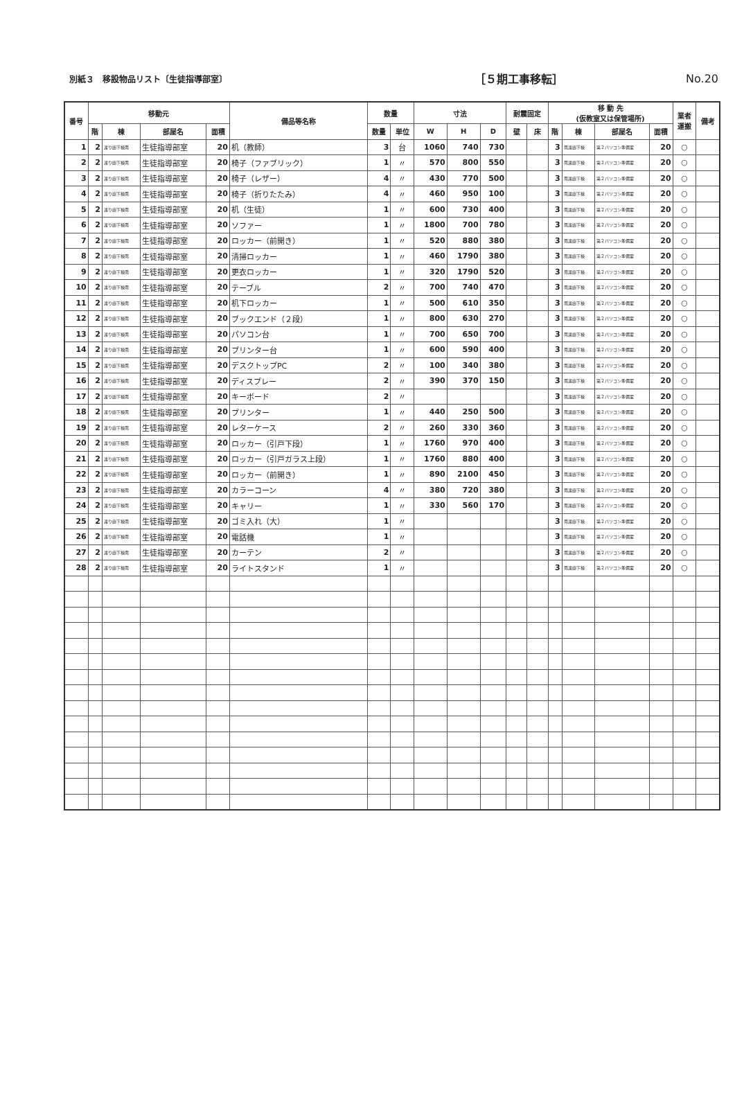別紙３　移設物品リスト〔生徒指導部室〕 ［５期工事移転］ No.20
| 番号 | 移動元 | | | | 備品等名称 | 数量 | | 寸法 | | | 耐震固定 | | 移 動 先 (仮教室又は保管場所) | | | | 業者 運搬 | 備考 |
| --- | --- | --- | --- | --- | --- | --- | --- | --- | --- | --- | --- | --- | --- | --- | --- | --- | --- | --- |
| | 階 | 棟 | 部屋名 | 面積 | | 数量 | 単位 | W | H | D | 壁 | 床 | 階 | 棟 | 部屋名 | 面積 | | |
| 1 | 2 | 渡り廊下棟南 | 生徒指導部室 | 20 | 机（教師） | 3 | 台 | 1060 | 740 | 730 | | | 3 | 南渡廊下棟 | 第２パソコン準備室 | 20 | ○ | |
| 2 | 2 | 渡り廊下棟南 | 生徒指導部室 | 20 | 椅子（ファブリック） | 1 | 〃 | 570 | 800 | 550 | | | 3 | 南渡廊下棟 | 第２パソコン準備室 | 20 | ○ | |
| 3 | 2 | 渡り廊下棟南 | 生徒指導部室 | 20 | 椅子（レザー） | 4 | 〃 | 430 | 770 | 500 | | | 3 | 南渡廊下棟 | 第２パソコン準備室 | 20 | ○ | |
| 4 | 2 | 渡り廊下棟南 | 生徒指導部室 | 20 | 椅子（折りたたみ） | 4 | 〃 | 460 | 950 | 100 | | | 3 | 南渡廊下棟 | 第２パソコン準備室 | 20 | ○ | |
| 5 | 2 | 渡り廊下棟南 | 生徒指導部室 | 20 | 机（生徒） | 1 | 〃 | 600 | 730 | 400 | | | 3 | 南渡廊下棟 | 第２パソコン準備室 | 20 | ○ | |
| 6 | 2 | 渡り廊下棟南 | 生徒指導部室 | 20 | ソファー | 1 | 〃 | 1800 | 700 | 780 | | | 3 | 南渡廊下棟 | 第２パソコン準備室 | 20 | ○ | |
| 7 | 2 | 渡り廊下棟南 | 生徒指導部室 | 20 | ロッカー（前開き） | 1 | 〃 | 520 | 880 | 380 | | | 3 | 南渡廊下棟 | 第２パソコン準備室 | 20 | ○ | |
| 8 | 2 | 渡り廊下棟南 | 生徒指導部室 | 20 | 清掃ロッカー | 1 | 〃 | 460 | 1790 | 380 | | | 3 | 南渡廊下棟 | 第２パソコン準備室 | 20 | ○ | |
| 9 | 2 | 渡り廊下棟南 | 生徒指導部室 | 20 | 更衣ロッカー | 1 | 〃 | 320 | 1790 | 520 | | | 3 | 南渡廊下棟 | 第２パソコン準備室 | 20 | ○ | |
| 10 | 2 | 渡り廊下棟南 | 生徒指導部室 | 20 | テーブル | 2 | 〃 | 700 | 740 | 470 | | | 3 | 南渡廊下棟 | 第２パソコン準備室 | 20 | ○ | |
| 11 | 2 | 渡り廊下棟南 | 生徒指導部室 | 20 | 机下ロッカー | 1 | 〃 | 500 | 610 | 350 | | | 3 | 南渡廊下棟 | 第２パソコン準備室 | 20 | ○ | |
| 12 | 2 | 渡り廊下棟南 | 生徒指導部室 | 20 | ブックエンド（２段） | 1 | 〃 | 800 | 630 | 270 | | | 3 | 南渡廊下棟 | 第２パソコン準備室 | 20 | ○ | |
| 13 | 2 | 渡り廊下棟南 | 生徒指導部室 | 20 | パソコン台 | 1 | 〃 | 700 | 650 | 700 | | | 3 | 南渡廊下棟 | 第２パソコン準備室 | 20 | ○ | |
| 14 | 2 | 渡り廊下棟南 | 生徒指導部室 | 20 | プリンター台 | 1 | 〃 | 600 | 590 | 400 | | | 3 | 南渡廊下棟 | 第２パソコン準備室 | 20 | ○ | |
| 15 | 2 | 渡り廊下棟南 | 生徒指導部室 | 20 | デスクトップPC | 2 | 〃 | 100 | 340 | 380 | | | 3 | 南渡廊下棟 | 第２パソコン準備室 | 20 | ○ | |
| 16 | 2 | 渡り廊下棟南 | 生徒指導部室 | 20 | ディスプレー | 2 | 〃 | 390 | 370 | 150 | | | 3 | 南渡廊下棟 | 第２パソコン準備室 | 20 | ○ | |
| 17 | 2 | 渡り廊下棟南 | 生徒指導部室 | 20 | キーボード | 2 | 〃 | | | | | | 3 | 南渡廊下棟 | 第２パソコン準備室 | 20 | ○ | |
| 18 | 2 | 渡り廊下棟南 | 生徒指導部室 | 20 | プリンター | 1 | 〃 | 440 | 250 | 500 | | | 3 | 南渡廊下棟 | 第２パソコン準備室 | 20 | ○ | |
| 19 | 2 | 渡り廊下棟南 | 生徒指導部室 | 20 | レターケース | 2 | 〃 | 260 | 330 | 360 | | | 3 | 南渡廊下棟 | 第２パソコン準備室 | 20 | ○ | |
| 20 | 2 | 渡り廊下棟南 | 生徒指導部室 | 20 | ロッカー（引戸下段） | 1 | 〃 | 1760 | 970 | 400 | | | 3 | 南渡廊下棟 | 第２パソコン準備室 | 20 | ○ | |
| 21 | 2 | 渡り廊下棟南 | 生徒指導部室 | 20 | ロッカー（引戸ガラス上段） | 1 | 〃 | 1760 | 880 | 400 | | | 3 | 南渡廊下棟 | 第２パソコン準備室 | 20 | ○ | |
| 22 | 2 | 渡り廊下棟南 | 生徒指導部室 | 20 | ロッカー（前開き） | 1 | 〃 | 890 | 2100 | 450 | | | 3 | 南渡廊下棟 | 第２パソコン準備室 | 20 | ○ | |
| 23 | 2 | 渡り廊下棟南 | 生徒指導部室 | 20 | カラーコーン | 4 | 〃 | 380 | 720 | 380 | | | 3 | 南渡廊下棟 | 第２パソコン準備室 | 20 | ○ | |
| 24 | 2 | 渡り廊下棟南 | 生徒指導部室 | 20 | キャリー | 1 | 〃 | 330 | 560 | 170 | | | 3 | 南渡廊下棟 | 第２パソコン準備室 | 20 | ○ | |
| 25 | 2 | 渡り廊下棟南 | 生徒指導部室 | 20 | ゴミ入れ（大） | 1 | 〃 | | | | | | 3 | 南渡廊下棟 | 第２パソコン準備室 | 20 | ○ | |
| 26 | 2 | 渡り廊下棟南 | 生徒指導部室 | 20 | 電話機 | 1 | 〃 | | | | | | 3 | 南渡廊下棟 | 第２パソコン準備室 | 20 | ○ | |
| 27 | 2 | 渡り廊下棟南 | 生徒指導部室 | 20 | カーテン | 2 | 〃 | | | | | | 3 | 南渡廊下棟 | 第２パソコン準備室 | 20 | ○ | |
| 28 | 2 | 渡り廊下棟南 | 生徒指導部室 | 20 | ライトスタンド | 1 | 〃 | | | | | | 3 | 南渡廊下棟 | 第２パソコン準備室 | 20 | ○ | |